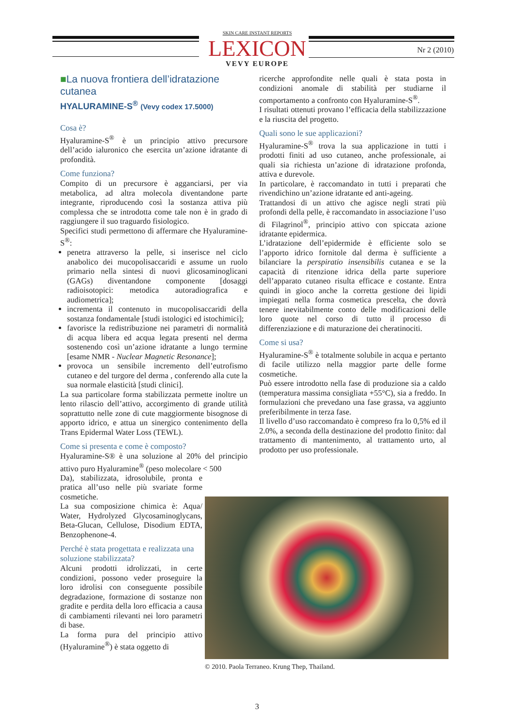SKIN CARE INSTANT REPORTS
LEXICON
VEVY EUROPE
Nr 2 (2010)
■La nuova frontiera dell’idratazione cutanea
HYALURAMINE-S<sup>®</sup> (Vevy codex 17.5000)
Cosa è?
Hyaluramine-S<sup>®</sup> è un principio attivo precursore dell’acido ialuronico che esercita un’azione idratante di profondità.
Come funziona?
Compito di un precursore è agganciarsi, per via metabolica, ad altra molecola diventandone parte integrante, riproducendo così la sostanza attiva più complessa che se introdotta come tale non è in grado di raggiungere il suo traguardo fisiologico.
Specifici studi permettono di affermare che Hyaluramine-S<sup>®</sup>:
penetra attraverso la pelle, si inserisce nel ciclo anabolico dei mucopolisaccaridi e assume un ruolo primario nella sintesi di nuovi glicosaminoglicani (GAGs) diventandone componente [dosaggi radioisotopici: metodica autoradiografica e audiometrica];
incrementa il contenuto in mucopolisaccaridi della sostanza fondamentale [studi istologici ed istochimici];
favorisce la redistribuzione nei parametri di normalità di acqua libera ed acqua legata presenti nel derma sostenendo così un’azione idratante a lungo termine [esame NMR - Nuclear Magnetic Resonance];
provoca un sensibile incremento dell’eutrofismo cutaneo e del turgore del derma , conferendo alla cute la sua normale elasticità [studi clinici].
La sua particolare forma stabilizzata permette inoltre un lento rilascio dell’attivo, accorgimento di grande utilità soprattutto nelle zone di cute maggiormente bisognose di apporto idrico, e attua un sinergico contenimento della Trans Epidermal Water Loss (TEWL).
Come si presenta e come è composto?
Hyaluramine-S® è una soluzione al 20% del principio attivo puro Hyaluramine<sup>®</sup> (peso molecolare < 500
Da), stabilizzata, idrosolubile, pronta e pratica all’uso nelle più svariate forme cosmetiche.
La sua composizione chimica è: Aqua/ Water, Hydrolyzed Glycosaminoglycans, Beta-Glucan, Cellulose, Disodium EDTA, Benzophenone-4.
Perché è stata progettata e realizzata una soluzione stabilizzata?
Alcuni prodotti idrolizzati, in certe condizioni, possono veder proseguire la loro idrolisi con conseguente possibile degradazione, formazione di sostanze non gradite e perdita della loro efficacia a causa di cambiamenti rilevanti nei loro parametri di base.
La forma pura del principio attivo (Hyaluramine<sup>®</sup>) è stata oggetto di
ricerche approfondite nelle quali è stata posta in condizioni anomale di stabilità per studiarne il comportamento a confronto con Hyaluramine-S<sup>®</sup>.
I risultati ottenuti provano l’efficacia della stabilizzazione e la riuscita del progetto.
Quali sono le sue applicazioni?
Hyaluramine-S<sup>®</sup> trova la sua applicazione in tutti i prodotti finiti ad uso cutaneo, anche professionale, ai quali sia richiesta un’azione di idratazione profonda, attiva e durevole.
In particolare, è raccomandato in tutti i preparati che rivendichino un’azione idratante ed anti-ageing.
Trattandosi di un attivo che agisce negli strati più profondi della pelle, è raccomandato in associazione l’uso di Filagrinol<sup>®</sup>, principio attivo con spiccata azione idratante epidermica.
L’idratazione dell’epidermide è efficiente solo se l’apporto idrico fornitole dal derma è sufficiente a bilanciare la perspiratio insensibilis cutanea e se la capacità di ritenzione idrica della parte superiore dell’apparato cutaneo risulta efficace e costante. Entra quindi in gioco anche la corretta gestione dei lipidi impiegati nella forma cosmetica prescelta, che dovrà tenere inevitabilmente conto delle modificazioni delle loro quote nel corso di tutto il processo di differenziazione e di maturazione dei cheratinociti.
Come si usa?
Hyaluramine-S<sup>®</sup> è totalmente solubile in acqua e pertanto di facile utilizzo nella maggior parte delle forme cosmetiche.
Può essere introdotto nella fase di produzione sia a caldo (temperatura massima consigliata +55°C), sia a freddo. In formulazioni che prevedano una fase grassa, va aggiunto preferibilmente in terza fase.
Il livello d’uso raccomandato è compreso fra lo 0,5% ed il 2.0%, a seconda della destinazione del prodotto finito: dal trattamento di mantenimento, al trattamento urto, al prodotto per uso professionale.
© 2010. Paola Terraneo. Krung Thep, Thailand.
3